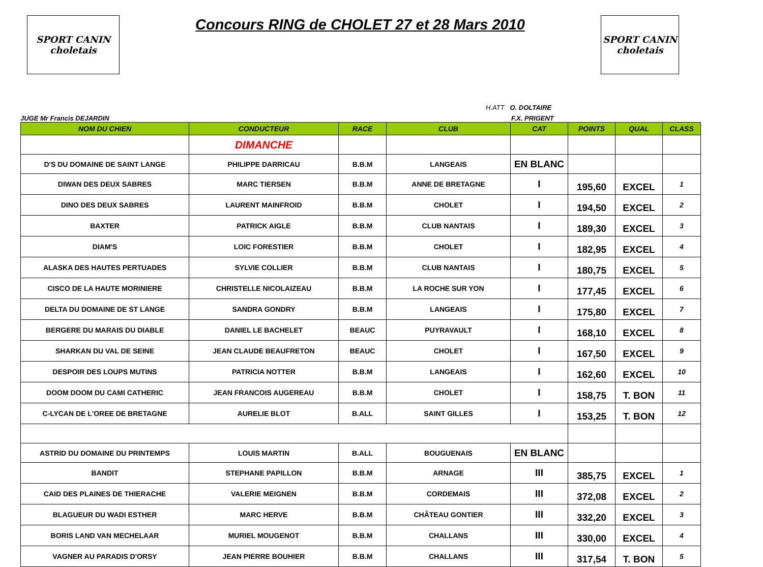SPORT CANIN
choletais
Concours RING de CHOLET 27 et 28 Mars 2010
SPORT CANIN
choletais
H.ATT O. DOLTAIRE
JUGE Mr Francis DEJARDIN F.X. PRIGENT
| NOM DU CHIEN | CONDUCTEUR | RACE | CLUB | CAT | POINTS | QUAL | CLASS |
| --- | --- | --- | --- | --- | --- | --- | --- |
| | DIMANCHE | | | | | | |
| D'S DU DOMAINE DE SAINT LANGE | PHILIPPE DARRICAU | B.B.M | LANGEAIS | EN BLANC | | | |
| DIWAN DES DEUX SABRES | MARC TIERSEN | B.B.M | ANNE DE BRETAGNE | I | 195,60 | EXCEL | 1 |
| DINO DES DEUX SABRES | LAURENT MAINFROID | B.B.M | CHOLET | I | 194,50 | EXCEL | 2 |
| BAXTER | PATRICK AIGLE | B.B.M | CLUB NANTAIS | I | 189,30 | EXCEL | 3 |
| DIAM'S | LOIC FORESTIER | B.B.M | CHOLET | I | 182,95 | EXCEL | 4 |
| ALASKA DES HAUTES PERTUADES | SYLVIE COLLIER | B.B.M | CLUB NANTAIS | I | 180,75 | EXCEL | 5 |
| CISCO DE LA HAUTE MORINIERE | CHRISTELLE NICOLAIZEAU | B.B.M | LA ROCHE SUR YON | I | 177,45 | EXCEL | 6 |
| DELTA DU DOMAINE DE ST LANGE | SANDRA GONDRY | B.B.M | LANGEAIS | I | 175,80 | EXCEL | 7 |
| BERGERE DU MARAIS DU DIABLE | DANIEL LE BACHELET | BEAUC | PUYRAVAULT | I | 168,10 | EXCEL | 8 |
| SHARKAN DU VAL DE SEINE | JEAN CLAUDE BEAUFRETON | BEAUC | CHOLET | I | 167,50 | EXCEL | 9 |
| DESPOIR DES LOUPS MUTINS | PATRICIA NOTTER | B.B.M | LANGEAIS | I | 162,60 | EXCEL | 10 |
| DOOM DOOM DU CAMI CATHERIC | JEAN FRANCOIS AUGEREAU | B.B.M | CHOLET | I | 158,75 | T. BON | 11 |
| C-LYCAN DE L'OREE DE BRETAGNE | AURELIE BLOT | B.ALL | SAINT GILLES | I | 153,25 | T. BON | 12 |
| ASTRID DU DOMAINE DU PRINTEMPS | LOUIS MARTIN | B.ALL | BOUGUENAIS | EN BLANC | | | |
| BANDIT | STEPHANE PAPILLON | B.B.M | ARNAGE | III | 385,75 | EXCEL | 1 |
| CAID DES PLAINES DE THIERACHE | VALERIE MEIGNEN | B.B.M | CORDEMAIS | III | 372,08 | EXCEL | 2 |
| BLAGUEUR DU WADI ESTHER | MARC HERVE | B.B.M | CHÂTEAU GONTIER | III | 332,20 | EXCEL | 3 |
| BORIS LAND VAN MECHELAAR | MURIEL MOUGENOT | B.B.M | CHALLANS | III | 330,00 | EXCEL | 4 |
| VAGNER AU PARADIS D'ORSY | JEAN PIERRE BOUHIER | B.B.M | CHALLANS | III | 317,54 | T. BON | 5 |